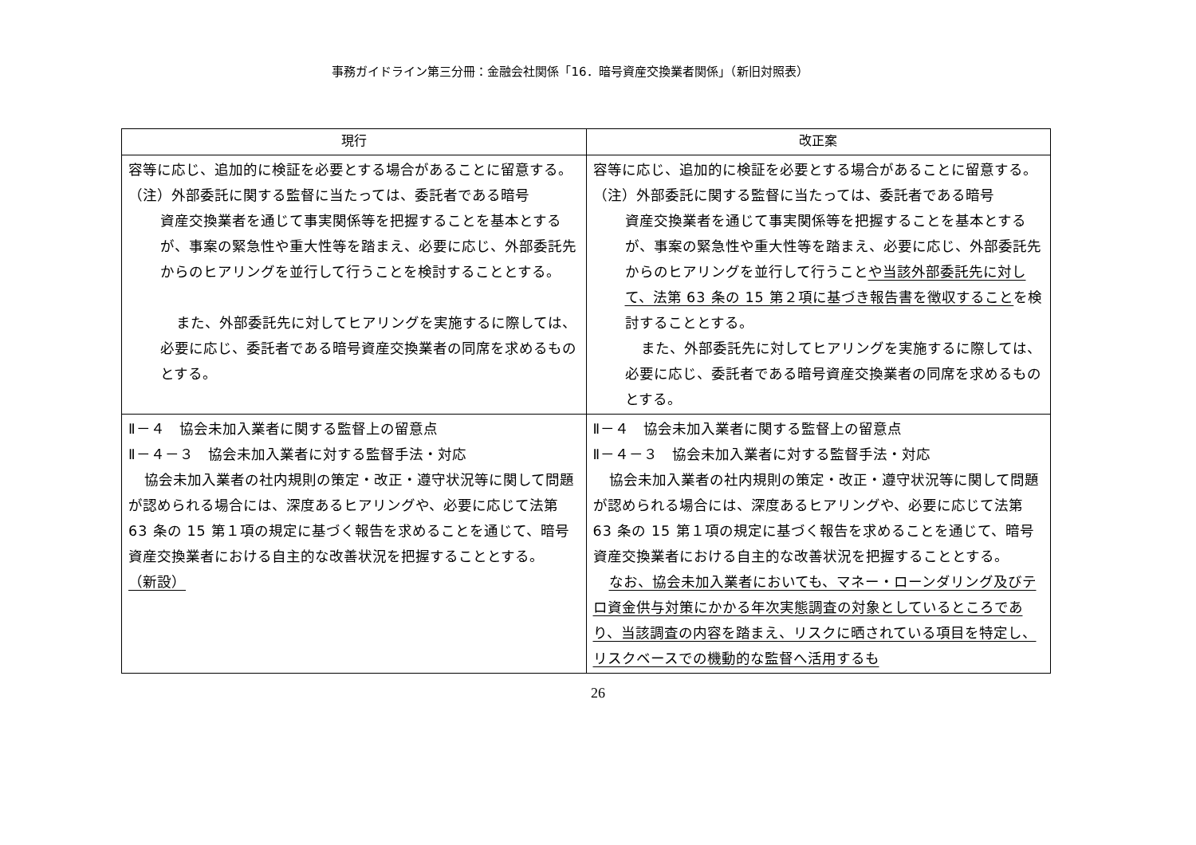事務ガイドライン第三分冊：金融会社関係「16．暗号資産交換業者関係」（新旧対照表）
| 現行 | 改正案 |
| --- | --- |
| 容等に応じ、追加的に検証を必要とする場合があることに留意する。 （注）外部委託に関する監督に当たっては、委託者である暗号 資産交換業者を通じて事実関係等を把握することを基本とするが、事案の緊急性や重大性等を踏まえ、必要に応じ、外部委託先からのヒアリングを並行して行うことを検討することとする。 また、外部委託先に対してヒアリングを実施するに際しては、必要に応じ、委託者である暗号資産交換業者の同席を求めるものとする。 | 容等に応じ、追加的に検証を必要とする場合があることに留意する。 （注）外部委託に関する監督に当たっては、委託者である暗号 資産交換業者を通じて事実関係等を把握することを基本とするが、事案の緊急性や重大性等を踏まえ、必要に応じ、外部委託先からのヒアリングを並行して行うこと や当該外部委託先に対して、法第 63 条の 15 第２項に基づき報告書を徴収すること を検討することとする。 また、外部委託先に対してヒアリングを実施するに際しては、必要に応じ、委託者である暗号資産交換業者の同席を求めるものとする。 |
| Ⅱ－４ 協会未加入業者に関する監督上の留意点 Ⅱ－４－３ 協会未加入業者に対する監督手法・対応 協会未加入業者の社内規則の策定・改正・遵守状況等に関して問題が認められる場合には、深度あるヒアリングや、必要に応じて法第 63 条の 15 第１項の規定に基づく報告を求めることを通じて、暗号資産交換業者における自主的な改善状況を把握することとする。 （新設） | Ⅱ－４ 協会未加入業者に関する監督上の留意点 Ⅱ－４－３ 協会未加入業者に対する監督手法・対応 協会未加入業者の社内規則の策定・改正・遵守状況等に関して問題が認められる場合には、深度あるヒアリングや、必要に応じて法第 63 条の 15 第１項の規定に基づく報告を求めることを通じて、暗号資産交換業者における自主的な改善状況を把握することとする。 なお、協会未加入業者においても、マネー・ローンダリング及びテロ資金供与対策にかかる年次実態調査の対象としているところであり、当該調査の内容を踏まえ、リスクに晒されている項目を特定し、リスクベースでの機動的な監督へ活用するも |
26